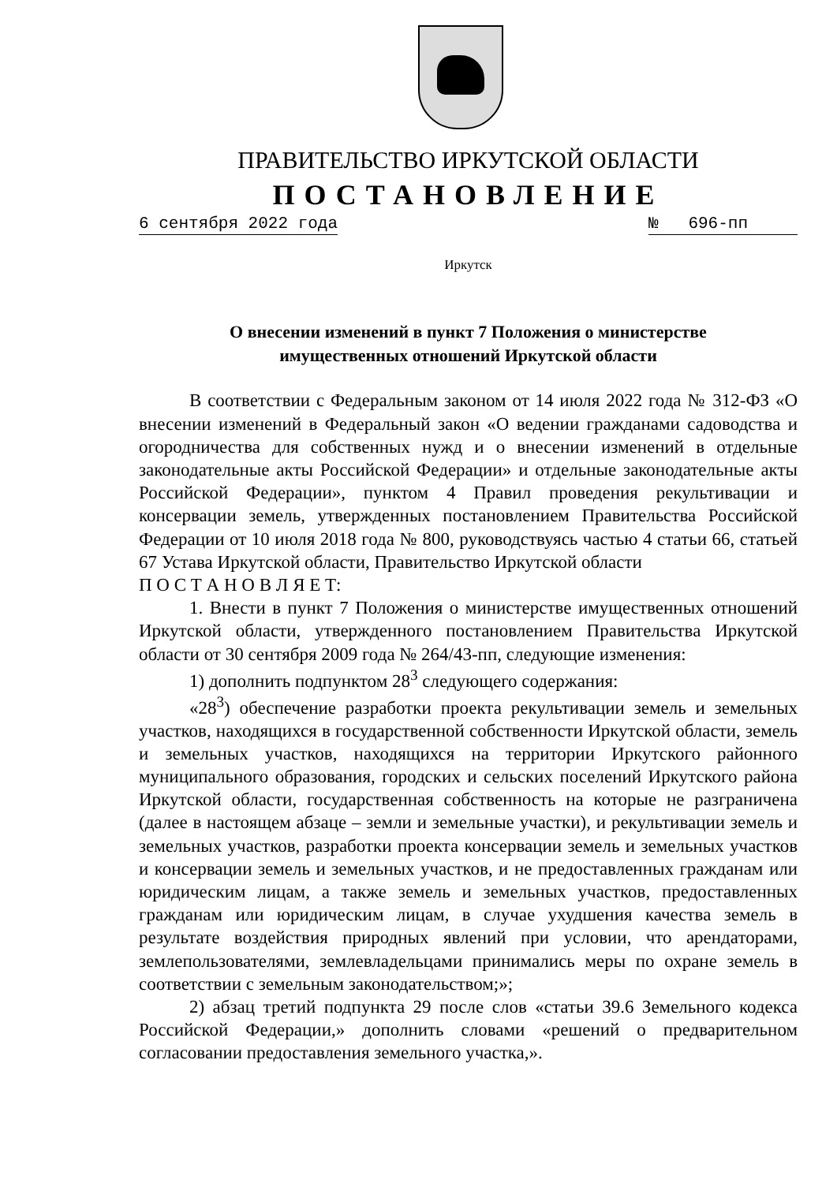ПРАВИТЕЛЬСТВО ИРКУТСКОЙ ОБЛАСТИ
ПОСТАНОВЛЕНИЕ
6 сентября 2022 года № 696-пп
Иркутск
О внесении изменений в пункт 7 Положения о министерстве
имущественных отношений Иркутской области
В соответствии с Федеральным законом от 14 июля 2022 года № 312-ФЗ «О внесении изменений в Федеральный закон «О ведении гражданами садоводства и огородничества для собственных нужд и о внесении изменений в отдельные законодательные акты Российской Федерации» и отдельные законодательные акты Российской Федерации», пунктом 4 Правил проведения рекультивации и консервации земель, утвержденных постановлением Правительства Российской Федерации от 10 июля 2018 года № 800, руководствуясь частью 4 статьи 66, статьей 67 Устава Иркутской области, Правительство Иркутской области
П О С Т А Н О В Л Я Е Т:
1. Внести в пункт 7 Положения о министерстве имущественных отношений Иркутской области, утвержденного постановлением Правительства Иркутской области от 30 сентября 2009 года № 264/43-пп, следующие изменения:
1) дополнить подпунктом 28<sup>3</sup> следующего содержания:
«28<sup>3</sup>) обеспечение разработки проекта рекультивации земель и земельных участков, находящихся в государственной собственности Иркутской области, земель и земельных участков, находящихся на территории Иркутского районного муниципального образования, городских и сельских поселений Иркутского района Иркутской области, государственная собственность на которые не разграничена (далее в настоящем абзаце – земли и земельные участки), и рекультивации земель и земельных участков, разработки проекта консервации земель и земельных участков и консервации земель и земельных участков, и не предоставленных гражданам или юридическим лицам, а также земель и земельных участков, предоставленных гражданам или юридическим лицам, в случае ухудшения качества земель в результате воздействия природных явлений при условии, что арендаторами, землепользователями, землевладельцами принимались меры по охране земель в соответствии с земельным законодательством;»;
2) абзац третий подпункта 29 после слов «статьи 39.6 Земельного кодекса Российской Федерации,» дополнить словами «решений о предварительном согласовании предоставления земельного участка,».